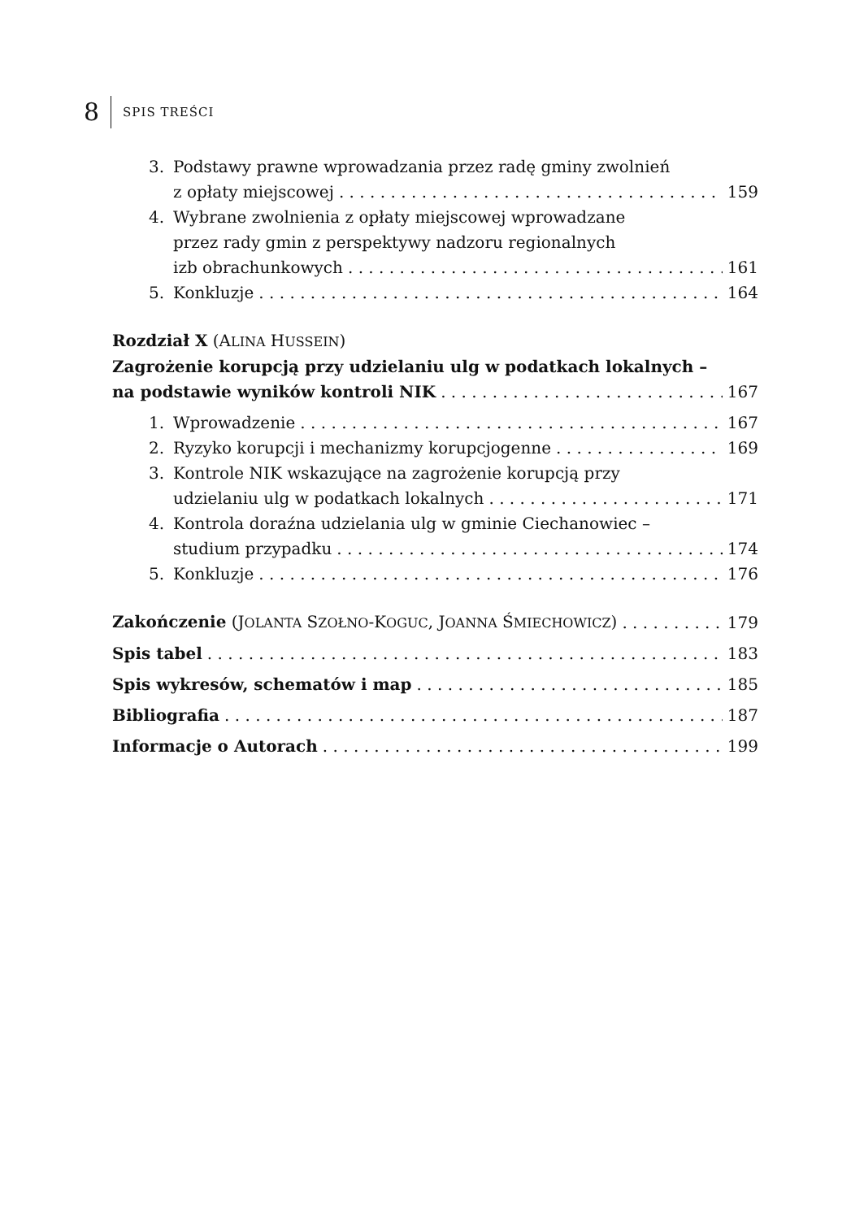8 SPIS TREŚCI
3. Podstawy prawne wprowadzania przez radę gminy zwolnień
z opłaty miejscowej 159
4. Wybrane zwolnienia z opłaty miejscowej wprowadzane
przez rady gmin z perspektywy nadzoru regionalnych
izb obrachunkowych 161
5. Konkluzje 164
Rozdział X (ALINA HUSSEIN)
Zagrożenie korupcją przy udzielaniu ulg w podatkach lokalnych –
na podstawie wyników kontroli NIK 167
1. Wprowadzenie 167
2. Ryzyko korupcji i mechanizmy korupcjogenne 169
3. Kontrole NIK wskazujące na zagrożenie korupcją przy
udzielaniu ulg w podatkach lokalnych 171
4. Kontrola doraźna udzielania ulg w gminie Ciechanowiec –
studium przypadku 174
5. Konkluzje 176
Zakończenie (JOLANTA SZOŁNO-KOGUC, JOANNA ŚMIECHOWICZ) 179
Spis tabel 183
Spis wykresów, schematów i map 185
Bibliografia 187
Informacje o Autorach 199